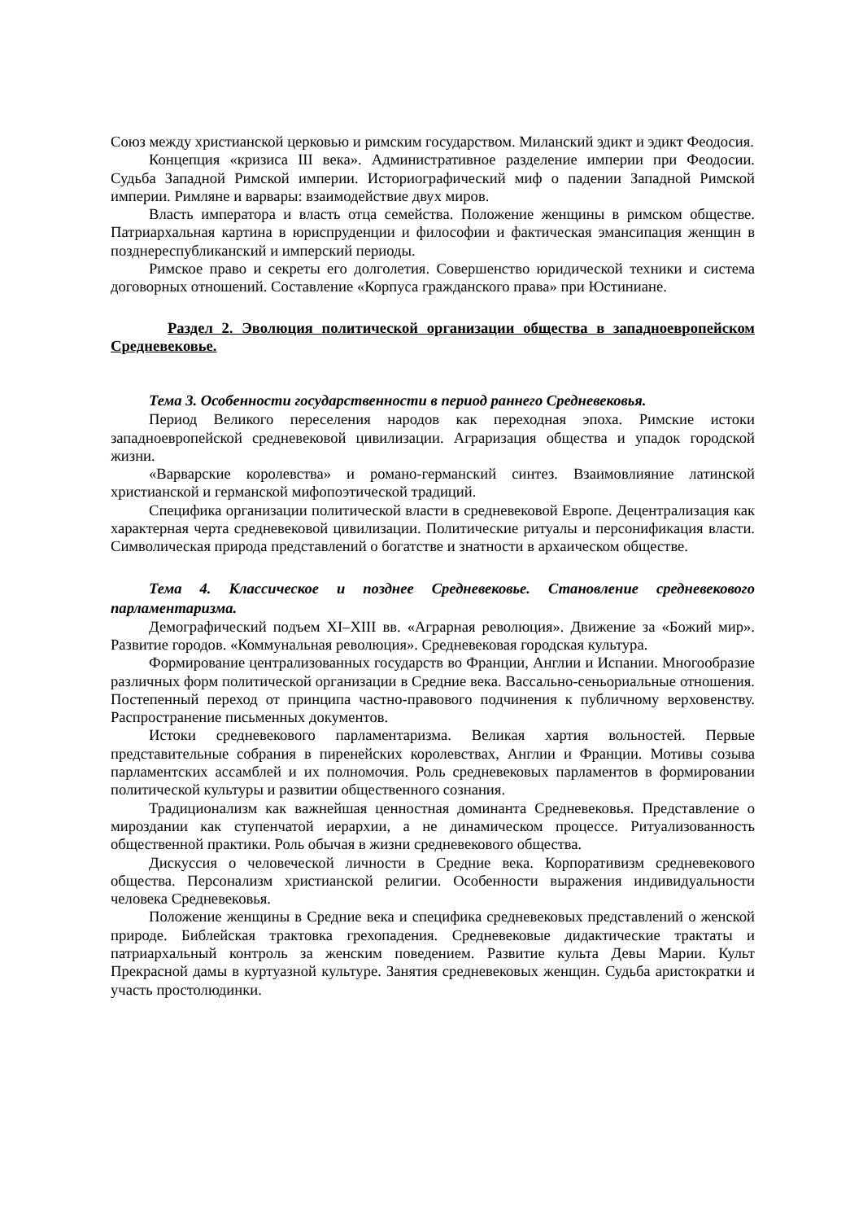Союз между христианской церковью и римским государством. Миланский эдикт и эдикт Феодосия.
Концепция «кризиса III века». Административное разделение империи при Феодосии. Судьба Западной Римской империи. Историографический миф о падении Западной Римской империи. Римляне и варвары: взаимодействие двух миров.
Власть императора и власть отца семейства. Положение женщины в римском обществе. Патриархальная картина в юриспруденции и философии и фактическая эмансипация женщин в позднереспубликанский и имперский периоды.
Римское право и секреты его долголетия. Совершенство юридической техники и система договорных отношений. Составление «Корпуса гражданского права» при Юстиниане.
Раздел 2. Эволюция политической организации общества в западноевропейском Средневековье.
Тема 3. Особенности государственности в период раннего Средневековья.
Период Великого переселения народов как переходная эпоха. Римские истоки западноевропейской средневековой цивилизации. Аграризация общества и упадок городской жизни.
«Варварские королевства» и романо-германский синтез. Взаимовлияние латинской христианской и германской мифопоэтической традиций.
Специфика организации политической власти в средневековой Европе. Децентрализация как характерная черта средневековой цивилизации. Политические ритуалы и персонификация власти. Символическая природа представлений о богатстве и знатности в архаическом обществе.
Тема 4. Классическое и позднее Средневековье. Становление средневекового парламентаризма.
Демографический подъем XI–XIII вв. «Аграрная революция». Движение за «Божий мир». Развитие городов. «Коммунальная революция». Средневековая городская культура.
Формирование централизованных государств во Франции, Англии и Испании. Многообразие различных форм политической организации в Средние века. Вассально-сеньориальные отношения. Постепенный переход от принципа частно-правового подчинения к публичному верховенству. Распространение письменных документов.
Истоки средневекового парламентаризма. Великая хартия вольностей. Первые представительные собрания в пиренейских королевствах, Англии и Франции. Мотивы созыва парламентских ассамблей и их полномочия. Роль средневековых парламентов в формировании политической культуры и развитии общественного сознания.
Традиционализм как важнейшая ценностная доминанта Средневековья. Представление о мироздании как ступенчатой иерархии, а не динамическом процессе. Ритуализованность общественной практики. Роль обычая в жизни средневекового общества.
Дискуссия о человеческой личности в Средние века. Корпоративизм средневекового общества. Персонализм христианской религии. Особенности выражения индивидуальности человека Средневековья.
Положение женщины в Средние века и специфика средневековых представлений о женской природе. Библейская трактовка грехопадения. Средневековые дидактические трактаты и патриархальный контроль за женским поведением. Развитие культа Девы Марии. Культ Прекрасной дамы в куртуазной культуре. Занятия средневековых женщин. Судьба аристократки и участь простолюдинки.